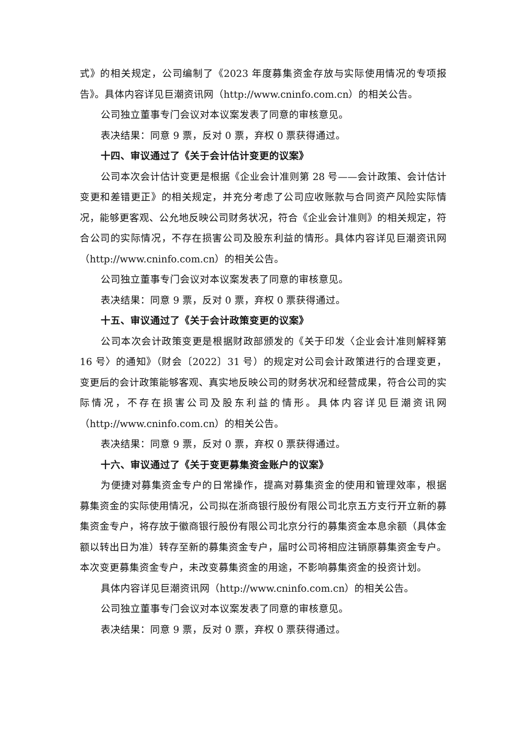式》的相关规定，公司编制了《2023 年度募集资金存放与实际使用情况的专项报告》。具体内容详见巨潮资讯网（http://www.cninfo.com.cn）的相关公告。
公司独立董事专门会议对本议案发表了同意的审核意见。
表决结果：同意 9 票，反对 0 票，弃权 0 票获得通过。
十四、审议通过了《关于会计估计变更的议案》
公司本次会计估计变更是根据《企业会计准则第 28 号——会计政策、会计估计变更和差错更正》的相关规定，并充分考虑了公司应收账款与合同资产风险实际情况，能够更客观、公允地反映公司财务状况，符合《企业会计准则》的相关规定，符合公司的实际情况，不存在损害公司及股东利益的情形。具体内容详见巨潮资讯网（http://www.cninfo.com.cn）的相关公告。
公司独立董事专门会议对本议案发表了同意的审核意见。
表决结果：同意 9 票，反对 0 票，弃权 0 票获得通过。
十五、审议通过了《关于会计政策变更的议案》
公司本次会计政策变更是根据财政部颁发的《关于印发〈企业会计准则解释第 16 号〉的通知》（财会〔2022〕31 号）的规定对公司会计政策进行的合理变更，变更后的会计政策能够客观、真实地反映公司的财务状况和经营成果，符合公司的实际情况，不存在损害公司及股东利益的情形。具体内容详见巨潮资讯网（http://www.cninfo.com.cn）的相关公告。
表决结果：同意 9 票，反对 0 票，弃权 0 票获得通过。
十六、审议通过了《关于变更募集资金账户的议案》
为便捷对募集资金专户的日常操作，提高对募集资金的使用和管理效率，根据募集资金的实际使用情况，公司拟在浙商银行股份有限公司北京五方支行开立新的募集资金专户，将存放于徽商银行股份有限公司北京分行的募集资金本息余额（具体金额以转出日为准）转存至新的募集资金专户，届时公司将相应注销原募集资金专户。本次变更募集资金专户，未改变募集资金的用途，不影响募集资金的投资计划。
具体内容详见巨潮资讯网（http://www.cninfo.com.cn）的相关公告。
公司独立董事专门会议对本议案发表了同意的审核意见。
表决结果：同意 9 票，反对 0 票，弃权 0 票获得通过。